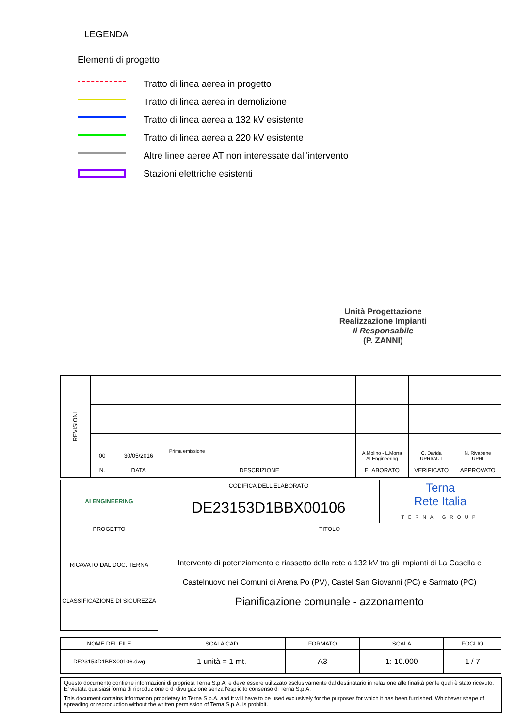LEGENDA
Elementi di progetto
Tratto di linea aerea in progetto
Tratto di linea aerea in demolizione
Tratto di linea aerea a 132 kV esistente
Tratto di linea aerea a 220 kV esistente
Altre linee aeree AT non interessate dall'intervento
Stazioni elettriche esistenti
Unità Progettazione Realizzazione Impianti
Il Responsabile
(P. ZANNI)
| REVISIONI | | | | | | |
| | 00 | 30/05/2016 | Prima emissione | A.Molino - L.Morra AI Engineering | C. Darida UPRI/AUT | N. Rivabene UPRI |
| | N. | DATA | DESCRIZIONE | ELABORATO | VERIFICATO | APPROVATO |
| AI ENGINEERING | CODIFICA DELL'ELABORATO | Terna Rete Italia TERNA GROUP |
| | DE23153D1BBX00106 | |
| PROGETTO | TITOLO | |
| | Intervento di potenziamento e riassetto della rete a 132 kV tra gli impianti di La Casella e Castelnuovo nei Comuni di Arena Po (PV), Castel San Giovanni (PC) e Sarmato (PC) Pianificazione comunale - azzonamento | |
| RICAVATO DAL DOC. TERNA | | |
| CLASSIFICAZIONE DI SICUREZZA | | |
| NOME DEL FILE | SCALA CAD | FORMATO | SCALA | FOGLIO |
| DE23153D1BBX00106.dwg | 1 unità = 1 mt. | A3 | 1: 10.000 | 1 / 7 |
Questo documento contiene informazioni di proprietà Terna S.p.A. e deve essere utilizzato esclusivamente dal destinatario in relazione alle finalità per le quali è stato ricevuto. E' vietata qualsiasi forma di riproduzione o di divulgazione senza l'esplicito consenso di Terna S.p.A.
This document contains information proprietary to Terna S.p.A. and it will have to be used exclusively for the purposes for which it has been furnished. Whichever shape of spreading or reproduction without the written permission of Terna S.p.A. is prohibit.